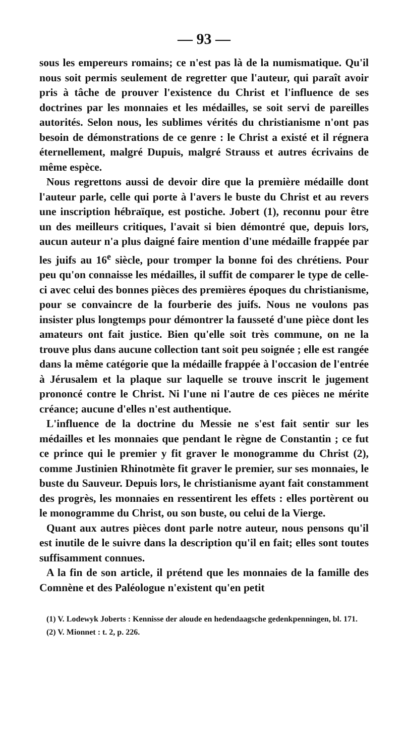— 93 —
sous les empereurs romains; ce n'est pas là de la numismatique. Qu'il nous soit permis seulement de regretter que l'auteur, qui paraît avoir pris à tâche de prouver l'existence du Christ et l'influence de ses doctrines par les monnaies et les médailles, se soit servi de pareilles autorités. Selon nous, les sublimes vérités du christianisme n'ont pas besoin de démonstrations de ce genre : le Christ a existé et il régnera éternellement, malgré Dupuis, malgré Strauss et autres écrivains de même espèce.
Nous regrettons aussi de devoir dire que la première médaille dont l'auteur parle, celle qui porte à l'avers le buste du Christ et au revers une inscription hébraïque, est postiche. Jobert (1), reconnu pour être un des meilleurs critiques, l'avait si bien démontré que, depuis lors, aucun auteur n'a plus daigné faire mention d'une médaille frappée par les juifs au 16<sup>e</sup> siècle, pour tromper la bonne foi des chrétiens. Pour peu qu'on connaisse les médailles, il suffit de comparer le type de celle-ci avec celui des bonnes pièces des premières époques du christianisme, pour se convaincre de la fourberie des juifs. Nous ne voulons pas insister plus longtemps pour démontrer la fausseté d'une pièce dont les amateurs ont fait justice. Bien qu'elle soit très commune, on ne la trouve plus dans aucune collection tant soit peu soignée ; elle est rangée dans la même catégorie que la médaille frappée à l'occasion de l'entrée à Jérusalem et la plaque sur laquelle se trouve inscrit le jugement prononcé contre le Christ. Ni l'une ni l'autre de ces pièces ne mérite créance; aucune d'elles n'est authentique.
L'influence de la doctrine du Messie ne s'est fait sentir sur les médailles et les monnaies que pendant le règne de Constantin ; ce fut ce prince qui le premier y fit graver le monogramme du Christ (2), comme Justinien Rhinotmète fit graver le premier, sur ses monnaies, le buste du Sauveur. Depuis lors, le christianisme ayant fait constamment des progrès, les monnaies en ressentirent les effets : elles portèrent ou le monogramme du Christ, ou son buste, ou celui de la Vierge.
Quant aux autres pièces dont parle notre auteur, nous pensons qu'il est inutile de le suivre dans la description qu'il en fait; elles sont toutes suffisamment connues.
A la fin de son article, il prétend que les monnaies de la famille des Comnène et des Paléologue n'existent qu'en petit
(1) V. Lodewyk Joberts : Kennisse der aloude en hedendaagsche gedenkpenningen, bl. 171.
(2) V. Mionnet : t. 2, p. 226.